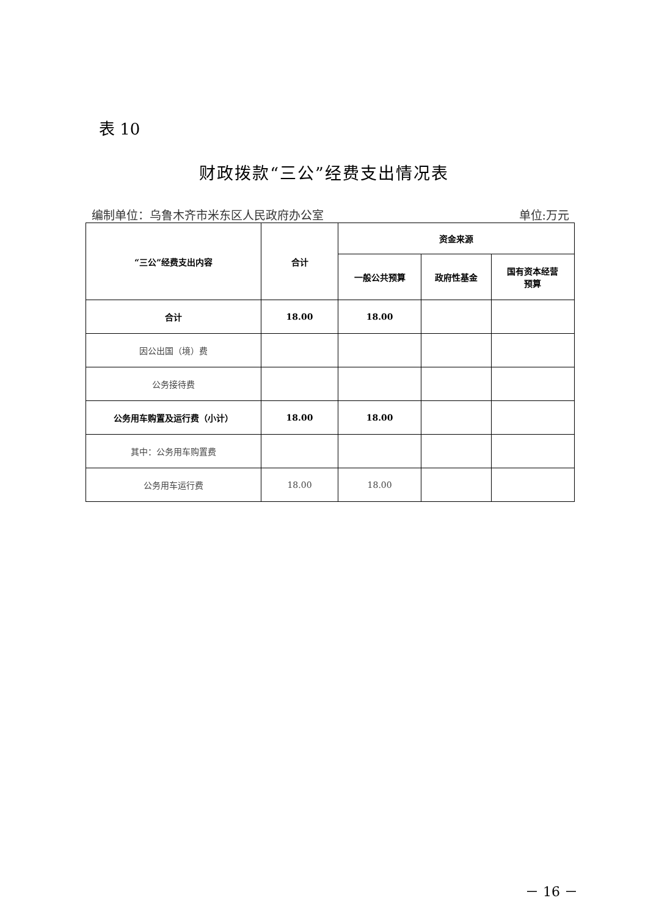表 10
财政拨款“三公”经费支出情况表
编制单位：乌鲁木齐市米东区人民政府办公室 单位:万元
| “三公”经费支出内容 | 合计 | 资金来源 | | |
| --- | --- | --- | --- | --- |
| | | 一般公共预算 | 政府性基金 | 国有资本经营 预算 |
| 合计 | 18.00 | 18.00 | | |
| 因公出国（境）费 | | | | |
| 公务接待费 | | | | |
| 公务用车购置及运行费（小计） | 18.00 | 18.00 | | |
| 其中：公务用车购置费 | | | | |
| 公务用车运行费 | 18.00 | 18.00 | | |
－ 16 －